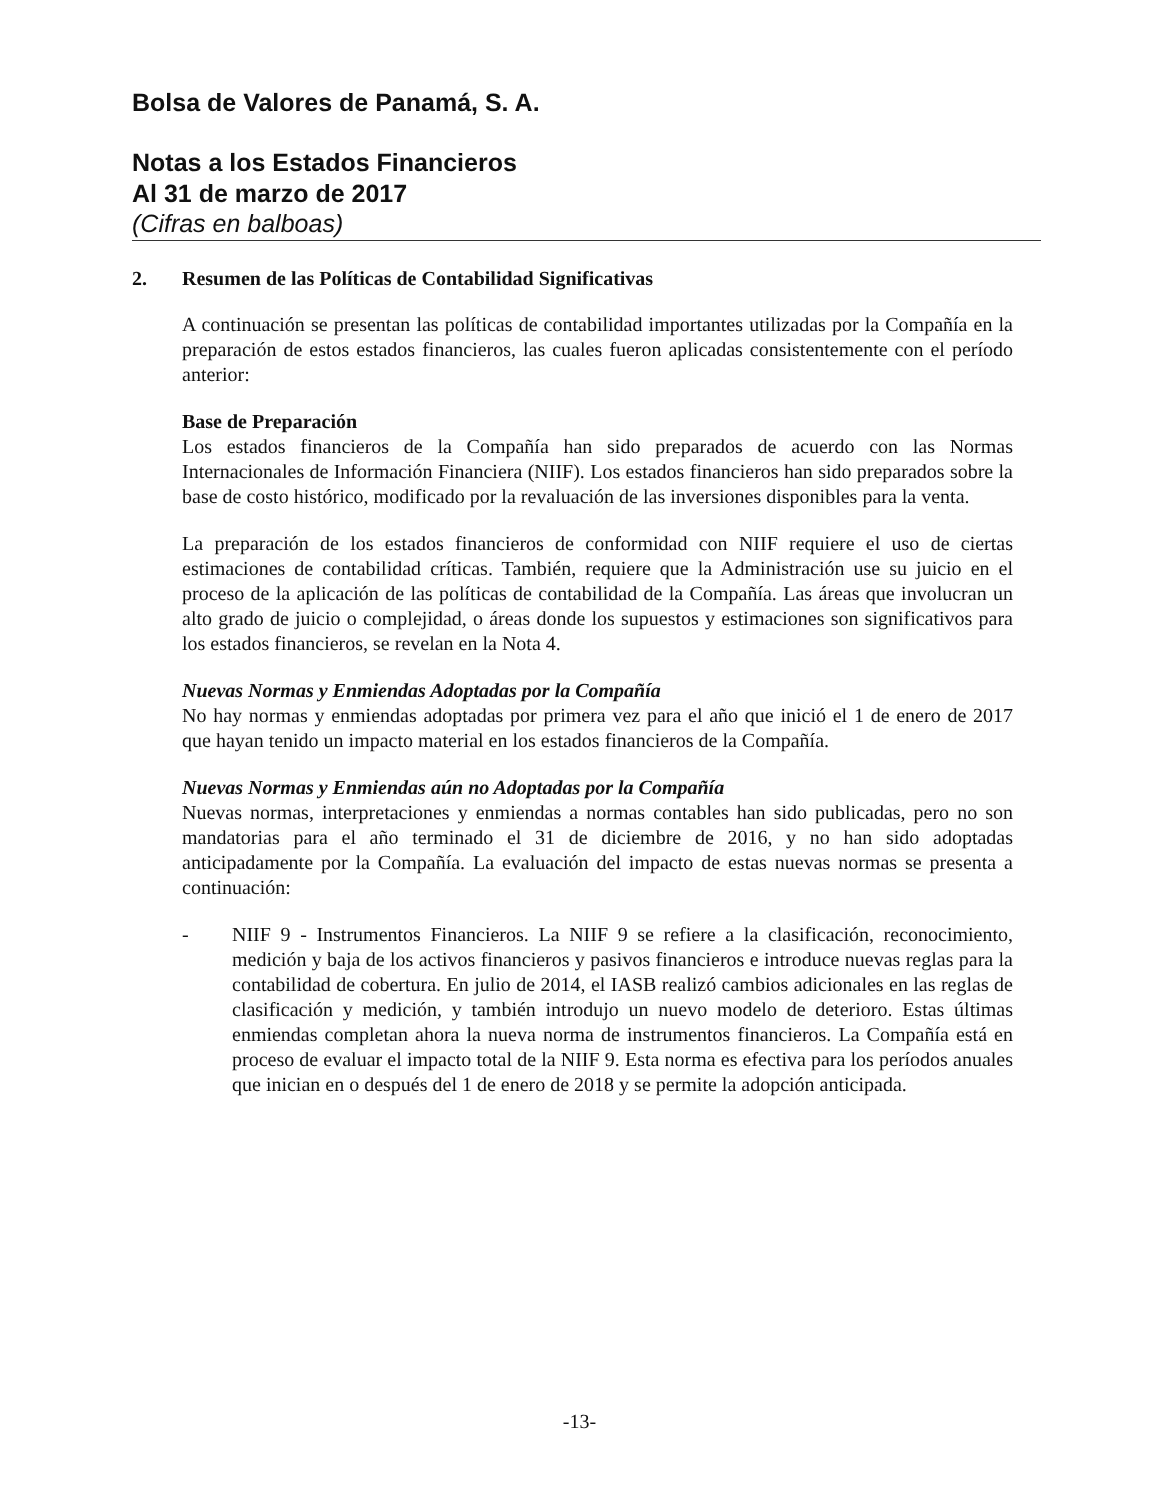Bolsa de Valores de Panamá, S. A.
Notas a los Estados Financieros
Al 31 de marzo de 2017
(Cifras en balboas)
2. Resumen de las Políticas de Contabilidad Significativas
A continuación se presentan las políticas de contabilidad importantes utilizadas por la Compañía en la preparación de estos estados financieros, las cuales fueron aplicadas consistentemente con el período anterior:
Base de Preparación
Los estados financieros de la Compañía han sido preparados de acuerdo con las Normas Internacionales de Información Financiera (NIIF). Los estados financieros han sido preparados sobre la base de costo histórico, modificado por la revaluación de las inversiones disponibles para la venta.
La preparación de los estados financieros de conformidad con NIIF requiere el uso de ciertas estimaciones de contabilidad críticas. También, requiere que la Administración use su juicio en el proceso de la aplicación de las políticas de contabilidad de la Compañía. Las áreas que involucran un alto grado de juicio o complejidad, o áreas donde los supuestos y estimaciones son significativos para los estados financieros, se revelan en la Nota 4.
Nuevas Normas y Enmiendas Adoptadas por la Compañía
No hay normas y enmiendas adoptadas por primera vez para el año que inició el 1 de enero de 2017 que hayan tenido un impacto material en los estados financieros de la Compañía.
Nuevas Normas y Enmiendas aún no Adoptadas por la Compañía
Nuevas normas, interpretaciones y enmiendas a normas contables han sido publicadas, pero no son mandatorias para el año terminado el 31 de diciembre de 2016, y no han sido adoptadas anticipadamente por la Compañía. La evaluación del impacto de estas nuevas normas se presenta a continuación:
- NIIF 9 - Instrumentos Financieros. La NIIF 9 se refiere a la clasificación, reconocimiento, medición y baja de los activos financieros y pasivos financieros e introduce nuevas reglas para la contabilidad de cobertura. En julio de 2014, el IASB realizó cambios adicionales en las reglas de clasificación y medición, y también introdujo un nuevo modelo de deterioro. Estas últimas enmiendas completan ahora la nueva norma de instrumentos financieros. La Compañía está en proceso de evaluar el impacto total de la NIIF 9. Esta norma es efectiva para los períodos anuales que inician en o después del 1 de enero de 2018 y se permite la adopción anticipada.
-13-